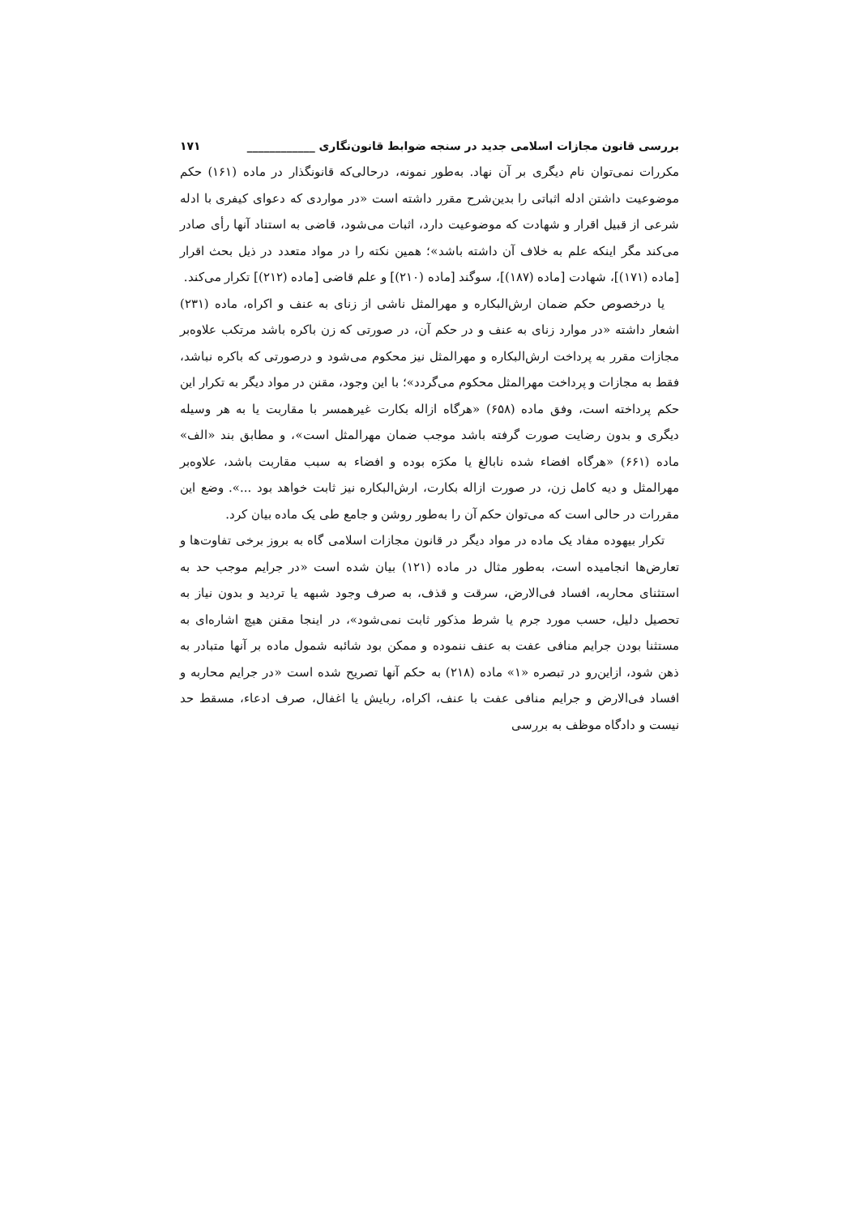بررسی قانون مجازات اسلامی جدید در سنجه ضوابط قانون‌نگاری ____________ ۱۷۱
مکررات نمی‌توان نام دیگری بر آن نهاد. به‌طور نمونه، درحالی‌که قانونگذار در ماده (۱۶۱) حکم موضوعیت داشتن ادله اثباتی را بدین‌شرح مقرر داشته است «در مواردی که دعوای کیفری با ادله شرعی از قبیل اقرار و شهادت که موضوعیت دارد، اثبات می‌شود، قاضی به استناد آنها رأی صادر می‌کند مگر اینکه علم به خلاف آن داشته باشد»؛ همین نکته را در مواد متعدد در ذیل بحث اقرار [ماده (۱۷۱)]، شهادت [ماده (۱۸۷)]، سوگند [ماده (۲۱۰)] و علم قاضی [ماده (۲۱۲)] تکرار می‌کند.
یا درخصوص حکم ضمان ارش‌البکاره و مهرالمثل ناشی از زنای به عنف و اکراه، ماده (۲۳۱) اشعار داشته «در موارد زنای به عنف و در حکم آن، در صورتی که زن باکره باشد مرتکب علاوه‌بر مجازات مقرر به پرداخت ارش‌البکاره و مهرالمثل نیز محکوم می‌شود و درصورتی که باکره نباشد، فقط به مجازات و پرداخت مهرالمثل محکوم می‌گردد»؛ با این وجود، مقنن در مواد دیگر به تکرار این حکم پرداخته است، وفق ماده (۶۵۸) «هرگاه ازاله بکارت غیرهمسر با مقاربت یا به هر وسیله دیگری و بدون رضایت صورت گرفته باشد موجب ضمان مهرالمثل است»، و مطابق بند «الف» ماده (۶۶۱) «هرگاه افضاء شده نابالغ یا مکرَه بوده و افضاء به سبب مقاربت باشد، علاوه‌بر مهرالمثل و دیه کامل زن، در صورت ازاله بکارت، ارش‌البکاره نیز ثابت خواهد بود ...». وضع این مقررات در حالی است که می‌توان حکم آن را به‌طور روشن و جامع طی یک ماده بیان کرد.
تکرار بیهوده مفاد یک ماده در مواد دیگر در قانون مجازات اسلامی گاه به بروز برخی تفاوت‌ها و تعارض‌ها انجامیده است، به‌طور مثال در ماده (۱۲۱) بیان شده است «در جرایم موجب حد به استثنای محاربه، افساد فی‌الارض، سرقت و قذف، به صرف وجود شبهه یا تردید و بدون نیاز به تحصیل دلیل، حسب مورد جرم یا شرط مذکور ثابت نمی‌شود»، در اینجا مقنن هیچ اشاره‌ای به مستثنا بودن جرایم منافی عفت به عنف ننموده و ممکن بود شائبه شمول ماده بر آنها متبادر به ذهن شود، ازاین‌رو در تبصره «۱» ماده (۲۱۸) به حکم آنها تصریح شده است «در جرایم محاربه و افساد فی‌الارض و جرایم منافی عفت با عنف، اکراه، ربایش یا اغفال، صرف ادعاء، مسقط حد نیست و دادگاه موظف به بررسی